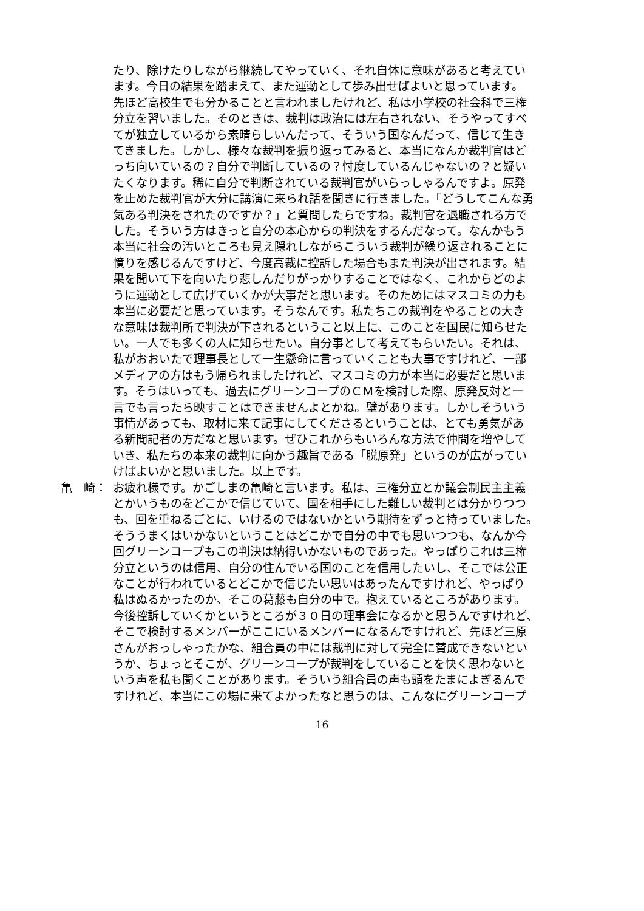たり、除けたりしながら継続してやっていく、それ自体に意味があると考えてい
ます。今日の結果を踏まえて、また運動として歩み出せばよいと思っています。
先ほど高校生でも分かることと言われましたけれど、私は小学校の社会科で三権
分立を習いました。そのときは、裁判は政治には左右されない、そうやってすべ
てが独立しているから素晴らしいんだって、そういう国なんだって、信じて生き
てきました。しかし、様々な裁判を振り返ってみると、本当になんか裁判官はど
っち向いているの？自分で判断しているの？忖度しているんじゃないの？と疑い
たくなります。稀に自分で判断されている裁判官がいらっしゃるんですよ。原発
を止めた裁判官が大分に講演に来られ話を聞きに行きました。「どうしてこんな勇
気ある判決をされたのですか？」と質問したらですね。裁判官を退職される方で
した。そういう方はきっと自分の本心からの判決をするんだなって。なんかもう
本当に社会の汚いところも見え隠れしながらこういう裁判が繰り返されることに
憤りを感じるんですけど、今度高裁に控訴した場合もまた判決が出されます。結
果を聞いて下を向いたり悲しんだりがっかりすることではなく、これからどのよ
うに運動として広げていくかが大事だと思います。そのためにはマスコミの力も
本当に必要だと思っています。そうなんです。私たちこの裁判をやることの大き
な意味は裁判所で判決が下されるということ以上に、このことを国民に知らせた
い。一人でも多くの人に知らせたい。自分事として考えてもらいたい。それは、
私がおおいたで理事長として一生懸命に言っていくことも大事ですけれど、一部
メディアの方はもう帰られましたけれど、マスコミの力が本当に必要だと思いま
す。そうはいっても、過去にグリーンコープのＣＭを検討した際、原発反対と一
言でも言ったら映すことはできませんよとかね。壁があります。しかしそういう
事情があっても、取材に来て記事にしてくださるということは、とても勇気があ
る新聞記者の方だなと思います。ぜひこれからもいろんな方法で仲間を増やして
いき、私たちの本来の裁判に向かう趣旨である「脱原発」というのが広がってい
けばよいかと思いました。以上です。
亀　崎： お疲れ様です。かごしまの亀崎と言います。私は、三権分立とか議会制民主主義
とかいうものをどこかで信じていて、国を相手にした難しい裁判とは分かりつつ
も、回を重ねるごとに、いけるのではないかという期待をずっと持っていました。
そううまくはいかないということはどこかで自分の中でも思いつつも、なんか今
回グリーンコープもこの判決は納得いかないものであった。やっぱりこれは三権
分立というのは信用、自分の住んでいる国のことを信用したいし、そこでは公正
なことが行われているとどこかで信じたい思いはあったんですけれど、やっぱり
私はぬるかったのか、そこの葛藤も自分の中で。抱えているところがあります。
今後控訴していくかというところが３０日の理事会になるかと思うんですけれど、
そこで検討するメンバーがここにいるメンバーになるんですけれど、先ほど三原
さんがおっしゃったかな、組合員の中には裁判に対して完全に賛成できないとい
うか、ちょっとそこが、グリーンコープが裁判をしていることを快く思わないと
いう声を私も聞くことがあります。そういう組合員の声も頭をたまによぎるんで
すけれど、本当にこの場に来てよかったなと思うのは、こんなにグリーンコープ
16